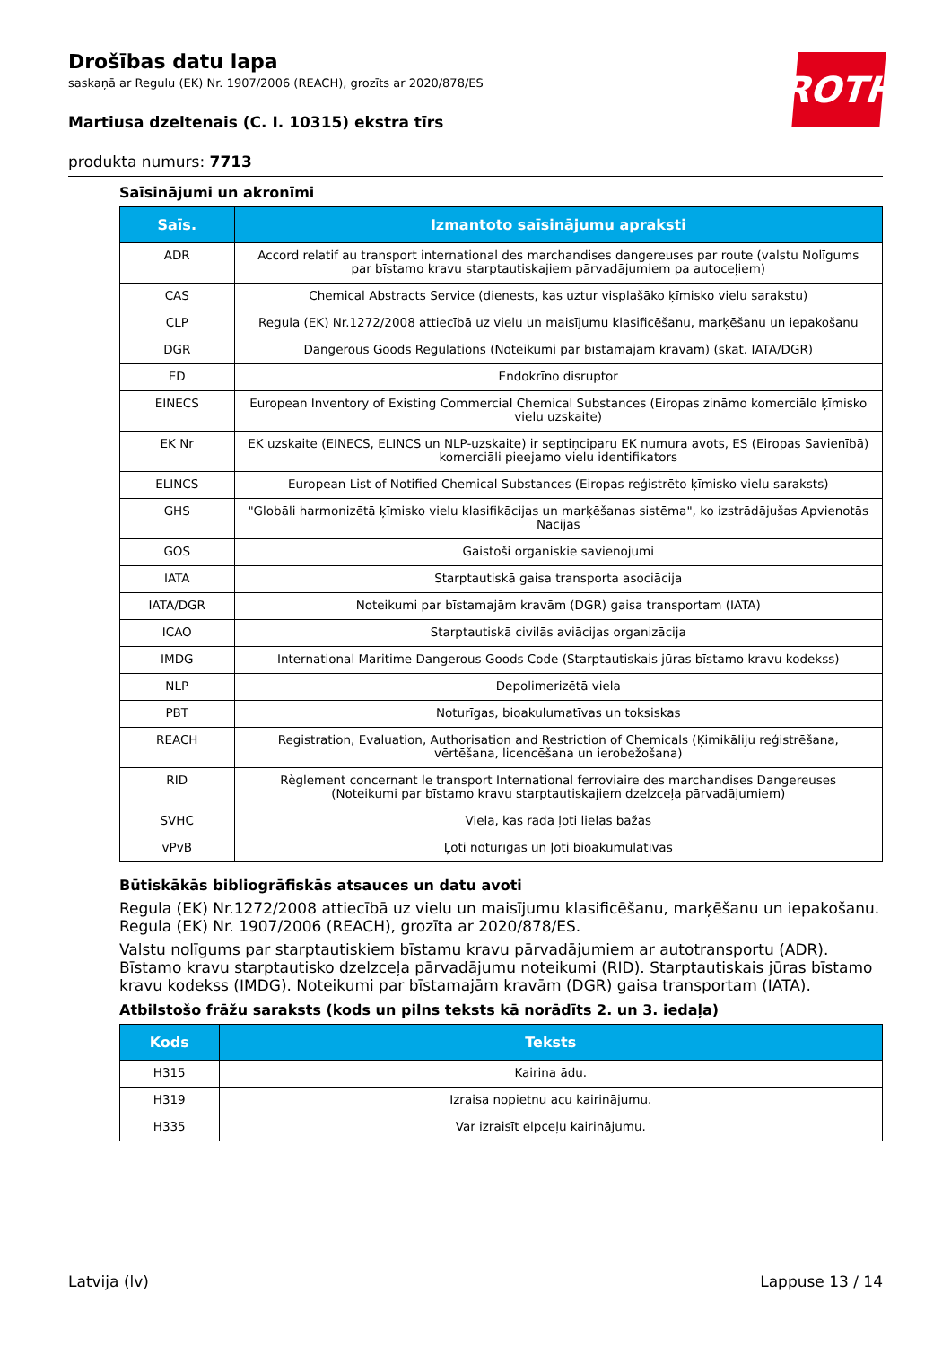ROTH
Drošības datu lapa
saskaņā ar Regulu (EK) Nr. 1907/2006 (REACH), grozīts ar 2020/878/ES
Martiusa dzeltenais (C. I. 10315) ekstra tīrs
produkta numurs: 7713
Saīsinājumi un akronīmi
| Saīs. | Izmantoto saīsinājumu apraksti |
| --- | --- |
| ADR | Accord relatif au transport international des marchandises dangereuses par route (valstu Nolīgums par bīstamo kravu starptautiskajiem pārvadājumiem pa autoceļiem) |
| CAS | Chemical Abstracts Service (dienests, kas uztur visplašāko ķīmisko vielu sarakstu) |
| CLP | Regula (EK) Nr.1272/2008 attiecībā uz vielu un maisījumu klasificēšanu, marķēšanu un iepakošanu |
| DGR | Dangerous Goods Regulations (Noteikumi par bīstamajām kravām) (skat. IATA/DGR) |
| ED | Endokrīno disruptor |
| EINECS | European Inventory of Existing Commercial Chemical Substances (Eiropas zināmo komerciālo ķīmisko vielu uzskaite) |
| EK Nr | EK uzskaite (EINECS, ELINCS un NLP-uzskaite) ir septiņciparu EK numura avots, ES (Eiropas Savienībā) komerciāli pieejamo vielu identifikators |
| ELINCS | European List of Notified Chemical Substances (Eiropas reģistrēto ķīmisko vielu saraksts) |
| GHS | "Globāli harmonizētā ķīmisko vielu klasifikācijas un marķēšanas sistēma", ko izstrādājušas Apvienotās Nācijas |
| GOS | Gaistoši organiskie savienojumi |
| IATA | Starptautiskā gaisa transporta asociācija |
| IATA/DGR | Noteikumi par bīstamajām kravām (DGR) gaisa transportam (IATA) |
| ICAO | Starptautiskā civilās aviācijas organizācija |
| IMDG | International Maritime Dangerous Goods Code (Starptautiskais jūras bīstamo kravu kodekss) |
| NLP | Depolimerizētā viela |
| PBT | Noturīgas, bioakulumatīvas un toksiskas |
| REACH | Registration, Evaluation, Authorisation and Restriction of Chemicals (Ķimikāliju reģistrēšana, vērtēšana, licencēšana un ierobežošana) |
| RID | Règlement concernant le transport International ferroviaire des marchandises Dangereuses (Noteikumi par bīstamo kravu starptautiskajiem dzelzceļa pārvadājumiem) |
| SVHC | Viela, kas rada ļoti lielas bažas |
| vPvB | Ļoti noturīgas un ļoti bioakumulatīvas |
Būtiskākās bibliogrāfiskās atsauces un datu avoti
Regula (EK) Nr.1272/2008 attiecībā uz vielu un maisījumu klasificēšanu, marķēšanu un iepakošanu. Regula (EK) Nr. 1907/2006 (REACH), grozīta ar 2020/878/ES.
Valstu nolīgums par starptautiskiem bīstamu kravu pārvadājumiem ar autotransportu (ADR). Bīstamo kravu starptautisko dzelzceļa pārvadājumu noteikumi (RID). Starptautiskais jūras bīstamo kravu kodekss (IMDG). Noteikumi par bīstamajām kravām (DGR) gaisa transportam (IATA).
Atbilstošo frāžu saraksts (kods un pilns teksts kā norādīts 2. un 3. iedaļa)
| Kods | Teksts |
| --- | --- |
| H315 | Kairina ādu. |
| H319 | Izraisa nopietnu acu kairinājumu. |
| H335 | Var izraisīt elpceļu kairinājumu. |
Latvija (lv) Lappuse 13 / 14